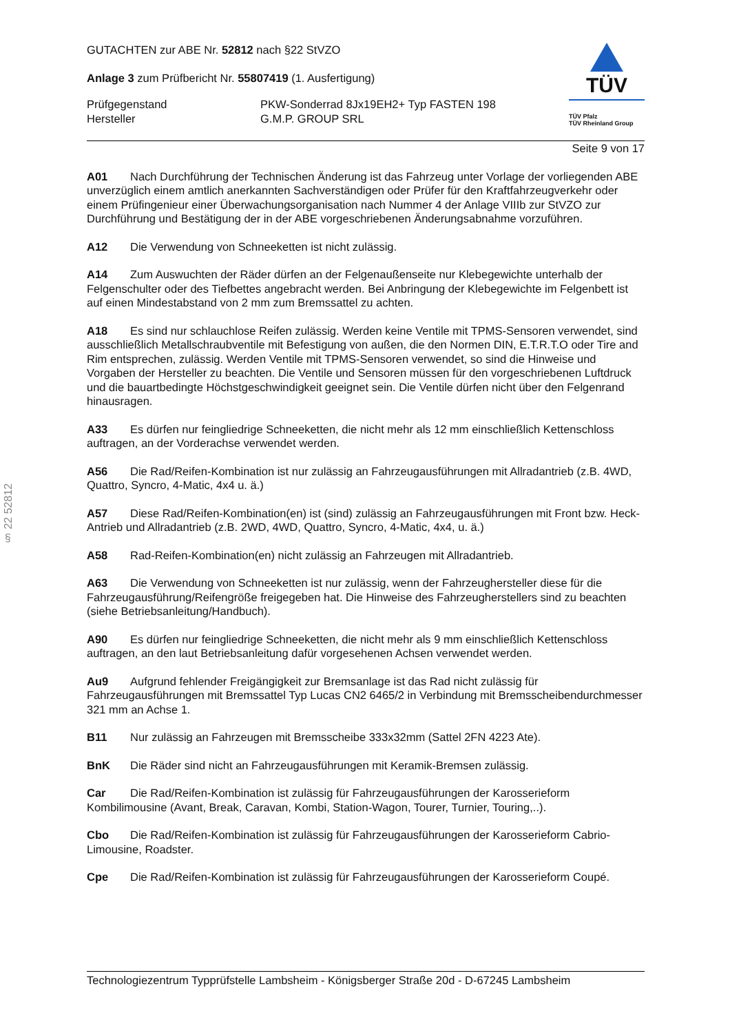§ 22 52812
GUTACHTEN zur ABE Nr. 52812 nach §22 StVZO
Anlage 3 zum Prüfbericht Nr. 55807419 (1. Ausfertigung)
Prüfgegenstand
Hersteller
PKW-Sonderrad 8Jx19EH2+ Typ FASTEN 198
G.M.P. GROUP SRL
TÜV
TÜV Pfalz
TÜV Rheinland Group
Seite 9 von 17
A01 Nach Durchführung der Technischen Änderung ist das Fahrzeug unter Vorlage der vorliegenden ABE unverzüglich einem amtlich anerkannten Sachverständigen oder Prüfer für den Kraftfahrzeugverkehr oder einem Prüfingenieur einer Überwachungsorganisation nach Nummer 4 der Anlage VIIIb zur StVZO zur Durchführung und Bestätigung der in der ABE vorgeschriebenen Änderungsabnahme vorzuführen.
A12 Die Verwendung von Schneeketten ist nicht zulässig.
A14 Zum Auswuchten der Räder dürfen an der Felgenaußenseite nur Klebegewichte unterhalb der Felgenschulter oder des Tiefbettes angebracht werden. Bei Anbringung der Klebegewichte im Felgenbett ist auf einen Mindestabstand von 2 mm zum Bremssattel zu achten.
A18 Es sind nur schlauchlose Reifen zulässig. Werden keine Ventile mit TPMS-Sensoren verwendet, sind ausschließlich Metallschraubventile mit Befestigung von außen, die den Normen DIN, E.T.R.T.O oder Tire and Rim entsprechen, zulässig. Werden Ventile mit TPMS-Sensoren verwendet, so sind die Hinweise und Vorgaben der Hersteller zu beachten. Die Ventile und Sensoren müssen für den vorgeschriebenen Luftdruck und die bauartbedingte Höchstgeschwindigkeit geeignet sein. Die Ventile dürfen nicht über den Felgenrand hinausragen.
A33 Es dürfen nur feingliedrige Schneeketten, die nicht mehr als 12 mm einschließlich Kettenschloss auftragen, an der Vorderachse verwendet werden.
A56 Die Rad/Reifen-Kombination ist nur zulässig an Fahrzeugausführungen mit Allradantrieb (z.B. 4WD, Quattro, Syncro, 4-Matic, 4x4 u. ä.)
A57 Diese Rad/Reifen-Kombination(en) ist (sind) zulässig an Fahrzeugausführungen mit Front bzw. Heck-Antrieb und Allradantrieb (z.B. 2WD, 4WD, Quattro, Syncro, 4-Matic, 4x4, u. ä.)
A58 Rad-Reifen-Kombination(en) nicht zulässig an Fahrzeugen mit Allradantrieb.
A63 Die Verwendung von Schneeketten ist nur zulässig, wenn der Fahrzeughersteller diese für die Fahrzeugausführung/Reifengröße freigegeben hat. Die Hinweise des Fahrzeugherstellers sind zu beachten (siehe Betriebsanleitung/Handbuch).
A90 Es dürfen nur feingliedrige Schneeketten, die nicht mehr als 9 mm einschließlich Kettenschloss auftragen, an den laut Betriebsanleitung dafür vorgesehenen Achsen verwendet werden.
Au9 Aufgrund fehlender Freigängigkeit zur Bremsanlage ist das Rad nicht zulässig für Fahrzeugausführungen mit Bremssattel Typ Lucas CN2 6465/2 in Verbindung mit Bremsscheibendurchmesser 321 mm an Achse 1.
B11 Nur zulässig an Fahrzeugen mit Bremsscheibe 333x32mm (Sattel 2FN 4223 Ate).
BnK Die Räder sind nicht an Fahrzeugausführungen mit Keramik-Bremsen zulässig.
Car Die Rad/Reifen-Kombination ist zulässig für Fahrzeugausführungen der Karosserieform Kombilimousine (Avant, Break, Caravan, Kombi, Station-Wagon, Tourer, Turnier, Touring,..).
Cbo Die Rad/Reifen-Kombination ist zulässig für Fahrzeugausführungen der Karosserieform Cabrio-Limousine, Roadster.
Cpe Die Rad/Reifen-Kombination ist zulässig für Fahrzeugausführungen der Karosserieform Coupé.
Technologiezentrum Typprüfstelle Lambsheim - Königsberger Straße 20d - D-67245 Lambsheim